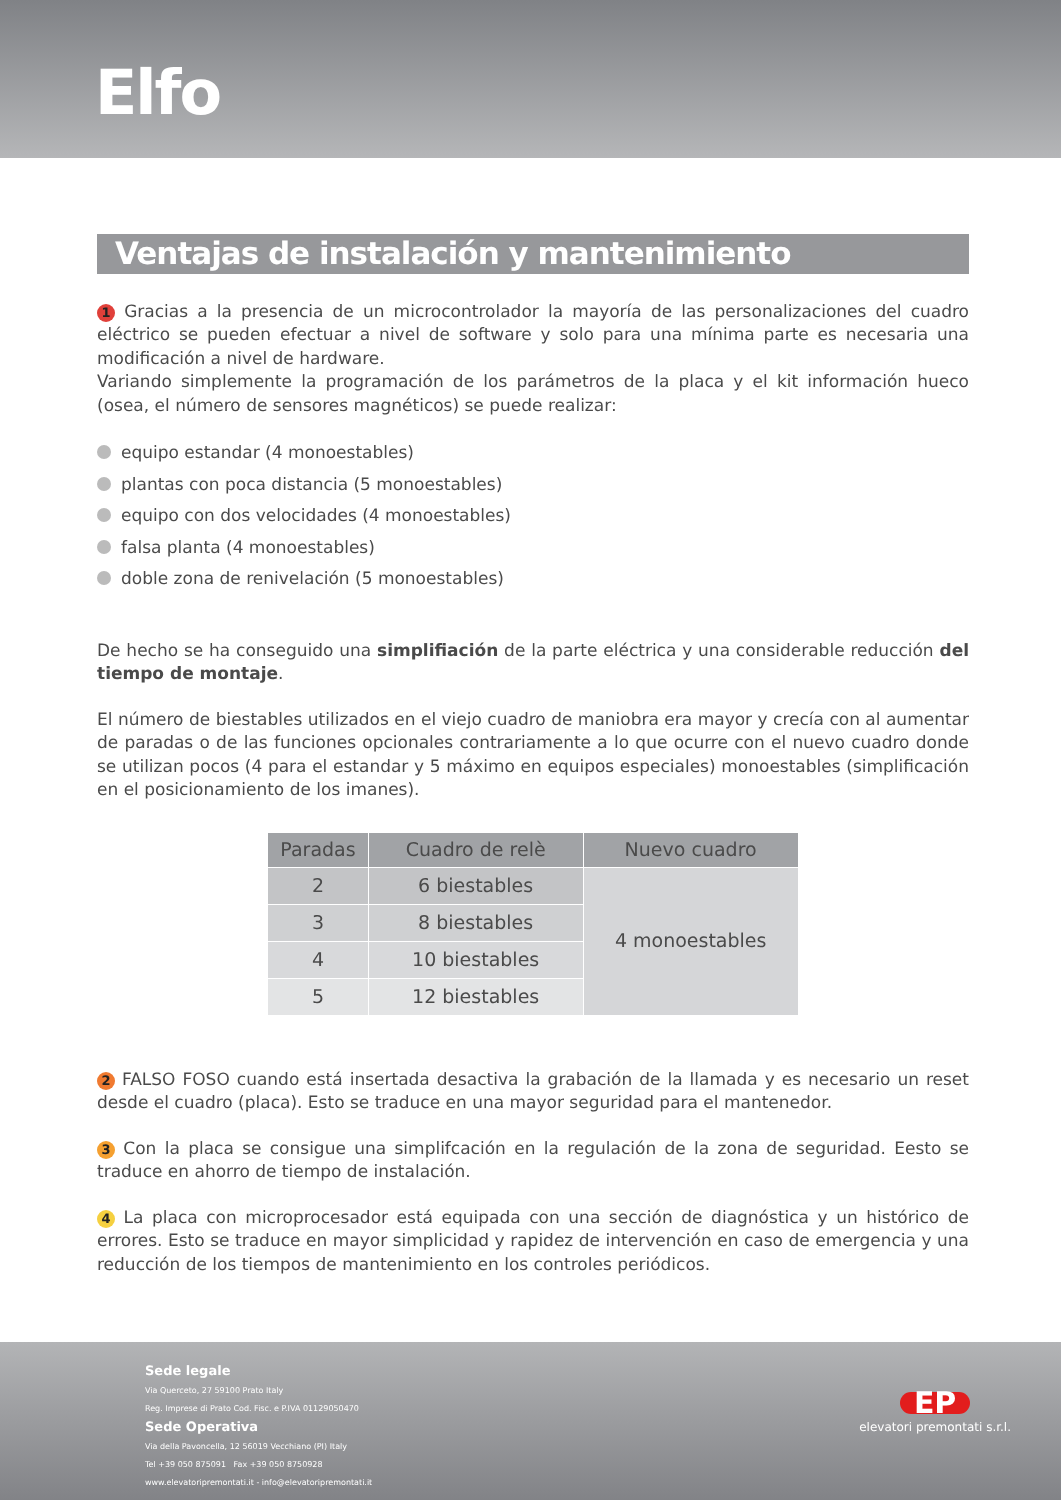Elfo
Ventajas de instalación y mantenimiento
1 Gracias a la presencia de un microcontrolador la mayoría de las personalizaciones del cuadro eléctrico se pueden efectuar a nivel de software y solo para una mínima parte es necesaria una modificación a nivel de hardware.
Variando simplemente la programación de los parámetros de la placa y el kit información hueco (osea, el número de sensores magnéticos) se puede realizar:
equipo estandar (4 monoestables)
plantas con poca distancia (5 monoestables)
equipo con dos velocidades (4 monoestables)
falsa planta (4 monoestables)
doble zona de renivelación (5 monoestables)
De hecho se ha conseguido una simplifiación de la parte eléctrica y una considerable reducción del tiempo de montaje.
El número de biestables utilizados en el viejo cuadro de maniobra era mayor y crecía con al aumentar de paradas o de las funciones opcionales contrariamente a lo que ocurre con el nuevo cuadro donde se utilizan pocos (4 para el estandar y 5 máximo en equipos especiales) monoestables (simplificación en el posicionamiento de los imanes).
| Paradas | Cuadro de relè | Nuevo cuadro |
| --- | --- | --- |
| 2 | 6 biestables | 4 monoestables |
| 3 | 8 biestables | |
| 4 | 10 biestables | |
| 5 | 12 biestables | |
2 FALSO FOSO cuando está insertada desactiva la grabación de la llamada y es necesario un reset desde el cuadro (placa). Esto se traduce en una mayor seguridad para el mantenedor.
3 Con la placa se consigue una simplifcación en la regulación de la zona de seguridad. Eesto se traduce en ahorro de tiempo de instalación.
4 La placa con microprocesador está equipada con una sección de diagnóstica y un histórico de errores. Esto se traduce en mayor simplicidad y rapidez de intervención en caso de emergencia y una reducción de los tiempos de mantenimiento en los controles periódicos.
Sede legale
Via Querceto, 27 59100 Prato Italy
Reg. Imprese di Prato Cod. Fisc. e P.IVA 01129050470
Sede Operativa
Via della Pavoncella, 12 56019 Vecchiano (PI) Italy
Tel +39 050 875091 Fax +39 050 8750928
www.elevatoripremontati.it - info@elevatoripremontati.it
EP
elevatori premontati s.r.l.